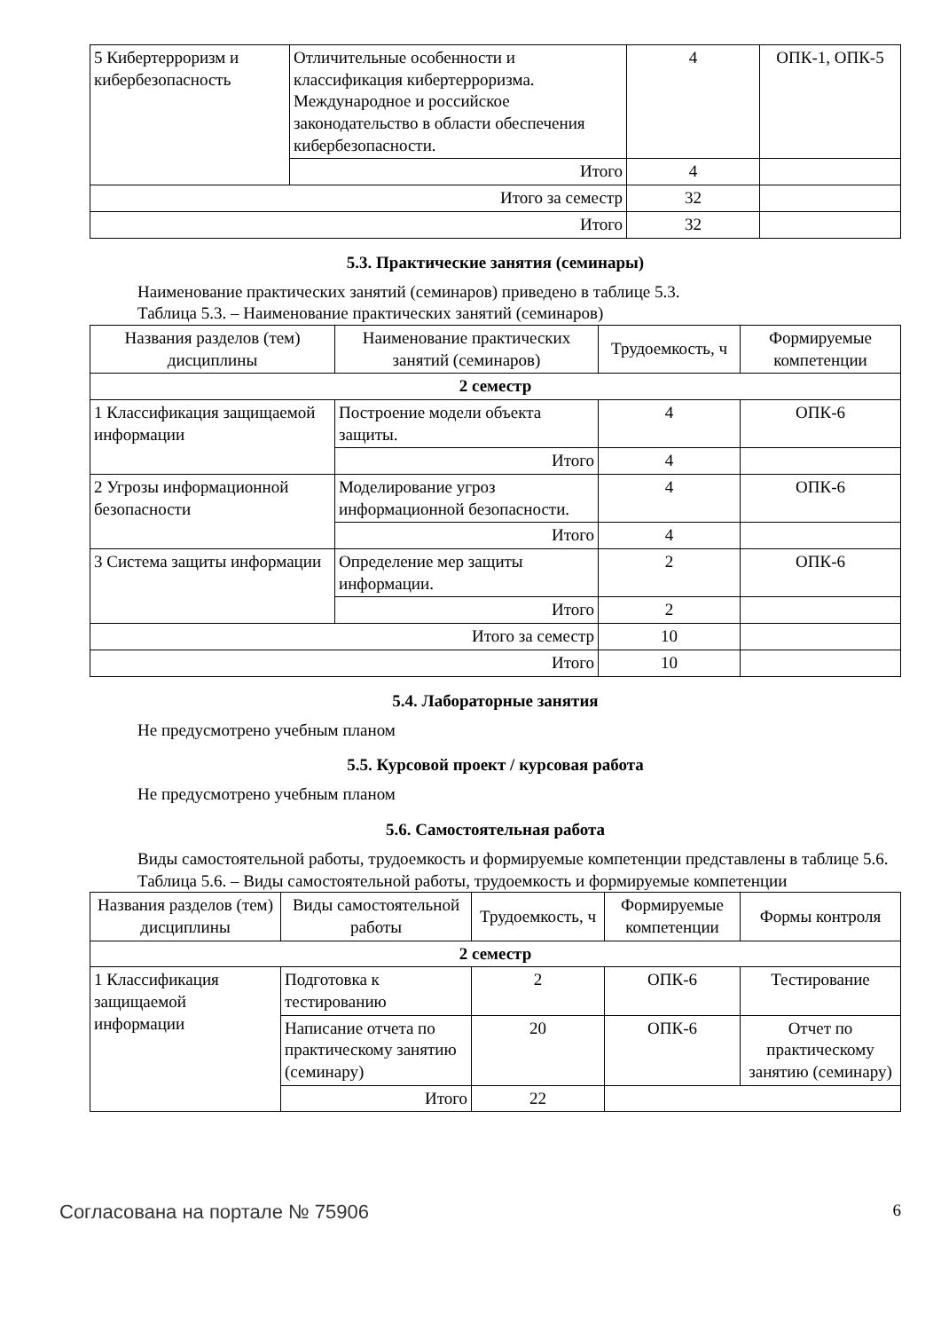| 5 Кибертерроризм и кибербезопасность | Отличительные особенности и классификация кибертерроризма. Международное и российское законодательство в области обеспечения кибербезопасности. | 4 | ОПК-1, ОПК-5 |
| | Итого | 4 | |
| Итого за семестр | | 32 | |
| Итого | | 32 | |
5.3. Практические занятия (семинары)
Наименование практических занятий (семинаров) приведено в таблице 5.3.
Таблица 5.3. – Наименование практических занятий (семинаров)
| Названия разделов (тем) дисциплины | Наименование практических занятий (семинаров) | Трудоемкость, ч | Формируемые компетенции |
| --- | --- | --- | --- |
| 2 семестр | | | |
| 1 Классификация защищаемой информации | Построение модели объекта защиты. | 4 | ОПК-6 |
| | Итого | 4 | |
| 2 Угрозы информационной безопасности | Моделирование угроз информационной безопасности. | 4 | ОПК-6 |
| | Итого | 4 | |
| 3 Система защиты информации | Определение мер защиты информации. | 2 | ОПК-6 |
| | Итого | 2 | |
| Итого за семестр | | 10 | |
| Итого | | 10 | |
5.4. Лабораторные занятия
Не предусмотрено учебным планом
5.5. Курсовой проект / курсовая работа
Не предусмотрено учебным планом
5.6. Самостоятельная работа
Виды самостоятельной работы, трудоемкость и формируемые компетенции представлены в таблице 5.6.
Таблица 5.6. – Виды самостоятельной работы, трудоемкость и формируемые компетенции
| Названия разделов (тем) дисциплины | Виды самостоятельной работы | Трудоемкость, ч | Формируемые компетенции | Формы контроля |
| --- | --- | --- | --- | --- |
| 2 семестр | | | | |
| 1 Классификация защищаемой информации | Подготовка к тестированию | 2 | ОПК-6 | Тестирование |
| | Написание отчета по практическому занятию (семинару) | 20 | ОПК-6 | Отчет по практическому занятию (семинару) |
| | Итого | 22 | | |
Согласована на портале № 75906 6